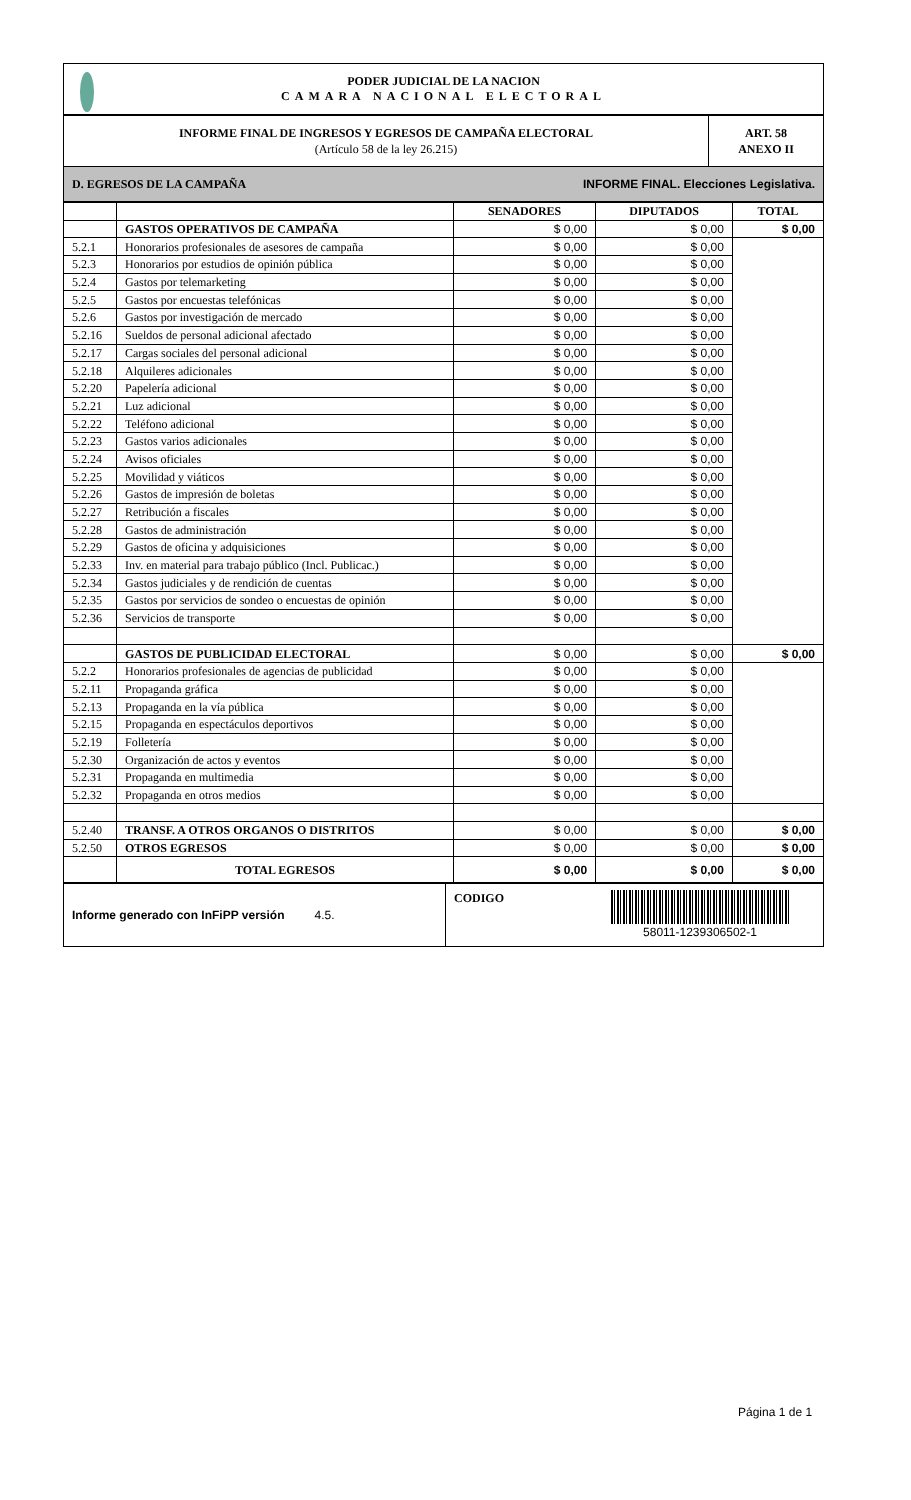PODER JUDICIAL DE LA NACION
CAMARA NACIONAL ELECTORAL
| INFORME FINAL DE INGRESOS Y EGRESOS DE CAMPAÑA ELECTORAL (Artículo 58 de la ley 26.215) | ART. 58 ANEXO II |
| D. EGRESOS DE LA CAMPAÑA INFORME FINAL. Elecciones Legislativa. | |
| | | SENADORES | DIPUTADOS | TOTAL |
| --- | --- | --- | --- | --- |
| | GASTOS OPERATIVOS DE CAMPAÑA | $ 0,00 | $ 0,00 | $ 0,00 |
| 5.2.1 | Honorarios profesionales de asesores de campaña | $ 0,00 | $ 0,00 | |
| 5.2.3 | Honorarios por estudios de opinión pública | $ 0,00 | $ 0,00 | |
| 5.2.4 | Gastos por telemarketing | $ 0,00 | $ 0,00 | |
| 5.2.5 | Gastos por encuestas telefónicas | $ 0,00 | $ 0,00 | |
| 5.2.6 | Gastos por investigación de mercado | $ 0,00 | $ 0,00 | |
| 5.2.16 | Sueldos de personal adicional afectado | $ 0,00 | $ 0,00 | |
| 5.2.17 | Cargas sociales del personal adicional | $ 0,00 | $ 0,00 | |
| 5.2.18 | Alquileres adicionales | $ 0,00 | $ 0,00 | |
| 5.2.20 | Papelería adicional | $ 0,00 | $ 0,00 | |
| 5.2.21 | Luz adicional | $ 0,00 | $ 0,00 | |
| 5.2.22 | Teléfono adicional | $ 0,00 | $ 0,00 | |
| 5.2.23 | Gastos varios adicionales | $ 0,00 | $ 0,00 | |
| 5.2.24 | Avisos oficiales | $ 0,00 | $ 0,00 | |
| 5.2.25 | Movilidad y viáticos | $ 0,00 | $ 0,00 | |
| 5.2.26 | Gastos de impresión de boletas | $ 0,00 | $ 0,00 | |
| 5.2.27 | Retribución a fiscales | $ 0,00 | $ 0,00 | |
| 5.2.28 | Gastos de administración | $ 0,00 | $ 0,00 | |
| 5.2.29 | Gastos de oficina y adquisiciones | $ 0,00 | $ 0,00 | |
| 5.2.33 | Inv. en material para trabajo público (Incl. Publicac.) | $ 0,00 | $ 0,00 | |
| 5.2.34 | Gastos judiciales y de rendición de cuentas | $ 0,00 | $ 0,00 | |
| 5.2.35 | Gastos por servicios de sondeo o encuestas de opinión | $ 0,00 | $ 0,00 | |
| 5.2.36 | Servicios de transporte | $ 0,00 | $ 0,00 | |
| | GASTOS DE PUBLICIDAD ELECTORAL | $ 0,00 | $ 0,00 | $ 0,00 |
| 5.2.2 | Honorarios profesionales de agencias de publicidad | $ 0,00 | $ 0,00 | |
| 5.2.11 | Propaganda gráfica | $ 0,00 | $ 0,00 | |
| 5.2.13 | Propaganda en la vía pública | $ 0,00 | $ 0,00 | |
| 5.2.15 | Propaganda en espectáculos deportivos | $ 0,00 | $ 0,00 | |
| 5.2.19 | Folletería | $ 0,00 | $ 0,00 | |
| 5.2.30 | Organización de actos y eventos | $ 0,00 | $ 0,00 | |
| 5.2.31 | Propaganda en multimedia | $ 0,00 | $ 0,00 | |
| 5.2.32 | Propaganda en otros medios | $ 0,00 | $ 0,00 | |
| 5.2.40 | TRANSF. A OTROS ORGANOS O DISTRITOS | $ 0,00 | $ 0,00 | $ 0,00 |
| 5.2.50 | OTROS EGRESOS | $ 0,00 | $ 0,00 | $ 0,00 |
| | TOTAL EGRESOS | $ 0,00 | $ 0,00 | $ 0,00 |
| Informe generado con InFiPP versión 4.5. | CODIGO 58011-1239306502-1 |
Página 1 de 1